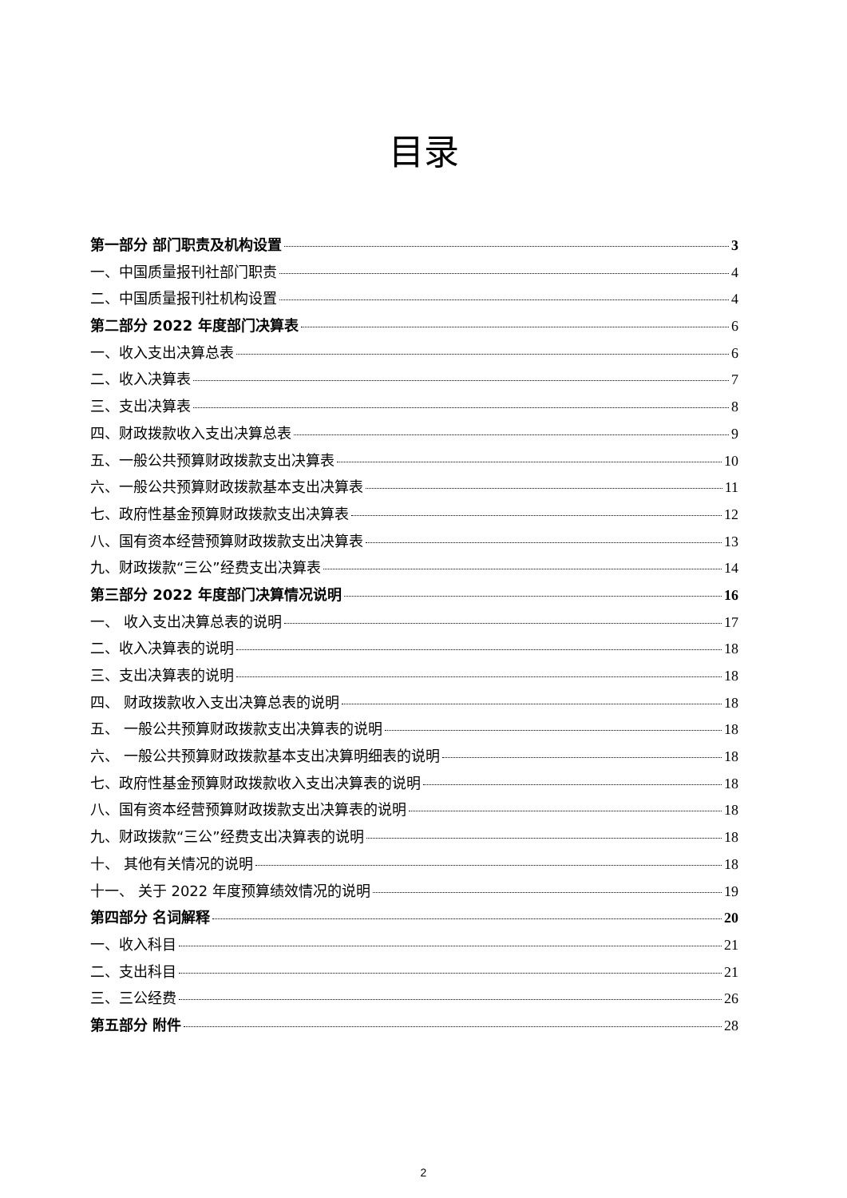目录
第一部分 部门职责及机构设置 3
一、中国质量报刊社部门职责 4
二、中国质量报刊社机构设置 4
第二部分 2022 年度部门决算表 6
一、收入支出决算总表 6
二、收入决算表 7
三、支出决算表 8
四、财政拨款收入支出决算总表 9
五、一般公共预算财政拨款支出决算表 10
六、一般公共预算财政拨款基本支出决算表 11
七、政府性基金预算财政拨款支出决算表 12
八、国有资本经营预算财政拨款支出决算表 13
九、财政拨款“三公”经费支出决算表 14
第三部分 2022 年度部门决算情况说明 16
一、 收入支出决算总表的说明 17
二、收入决算表的说明 18
三、支出决算表的说明 18
四、 财政拨款收入支出决算总表的说明 18
五、 一般公共预算财政拨款支出决算表的说明 18
六、 一般公共预算财政拨款基本支出决算明细表的说明 18
七、政府性基金预算财政拨款收入支出决算表的说明 18
八、国有资本经营预算财政拨款支出决算表的说明 18
九、财政拨款“三公”经费支出决算表的说明 18
十、 其他有关情况的说明 18
十一、 关于 2022 年度预算绩效情况的说明 19
第四部分 名词解释 20
一、收入科目 21
二、支出科目 21
三、三公经费 26
第五部分 附件 28
2